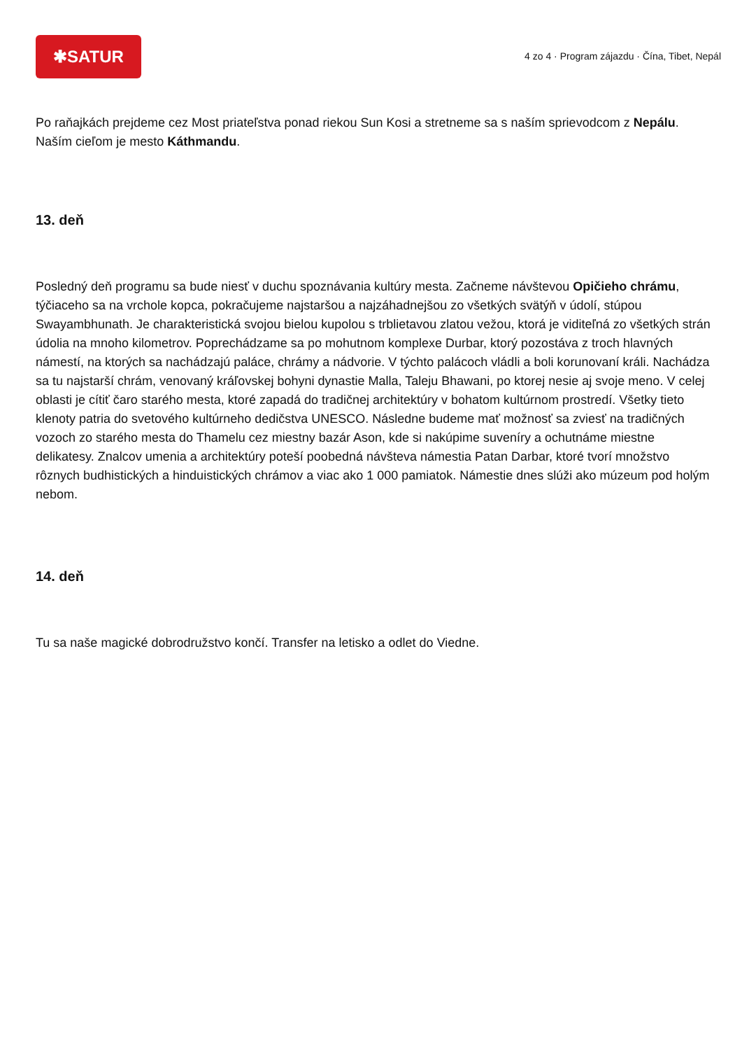✱SATUR
4 zo 4 · Program zájazdu · Čína, Tibet, Nepál
Po raňajkách prejdeme cez Most priateľstva ponad riekou Sun Kosi a stretneme sa s naším sprievodcom z Nepálu. Naším cieľom je mesto Káthmandu.
13. deň
Posledný deň programu sa bude niesť v duchu spoznávania kultúry mesta. Začneme návštevou Opičieho chrámu, týčiaceho sa na vrchole kopca, pokračujeme najstaršou a najzáhadnejšou zo všetkých svätýň v údolí, stúpou Swayambhunath. Je charakteristická svojou bielou kupolou s trblietavou zlatou vežou, ktorá je viditeľná zo všetkých strán údolia na mnoho kilometrov. Poprechádzame sa po mohutnom komplexe Durbar, ktorý pozostáva z troch hlavných námestí, na ktorých sa nachádzajú paláce, chrámy a nádvorie. V týchto palácoch vládli a boli korunovaní králi. Nachádza sa tu najstarší chrám, venovaný kráľovskej bohyni dynastie Malla, Taleju Bhawani, po ktorej nesie aj svoje meno. V celej oblasti je cítiť čaro starého mesta, ktoré zapadá do tradičnej architektúry v bohatom kultúrnom prostredí. Všetky tieto klenoty patria do svetového kultúrneho dedičstva UNESCO. Následne budeme mať možnosť sa zviesť na tradičných vozoch zo starého mesta do Thamelu cez miestny bazár Ason, kde si nakúpime suveníry a ochutnáme miestne delikatesy. Znalcov umenia a architektúry poteší poobedná návšteva námestia Patan Darbar, ktoré tvorí množstvo rôznych budhistických a hinduistických chrámov a viac ako 1 000 pamiatok. Námestie dnes slúži ako múzeum pod holým nebom.
14. deň
Tu sa naše magické dobrodružstvo končí. Transfer na letisko a odlet do Viedne.